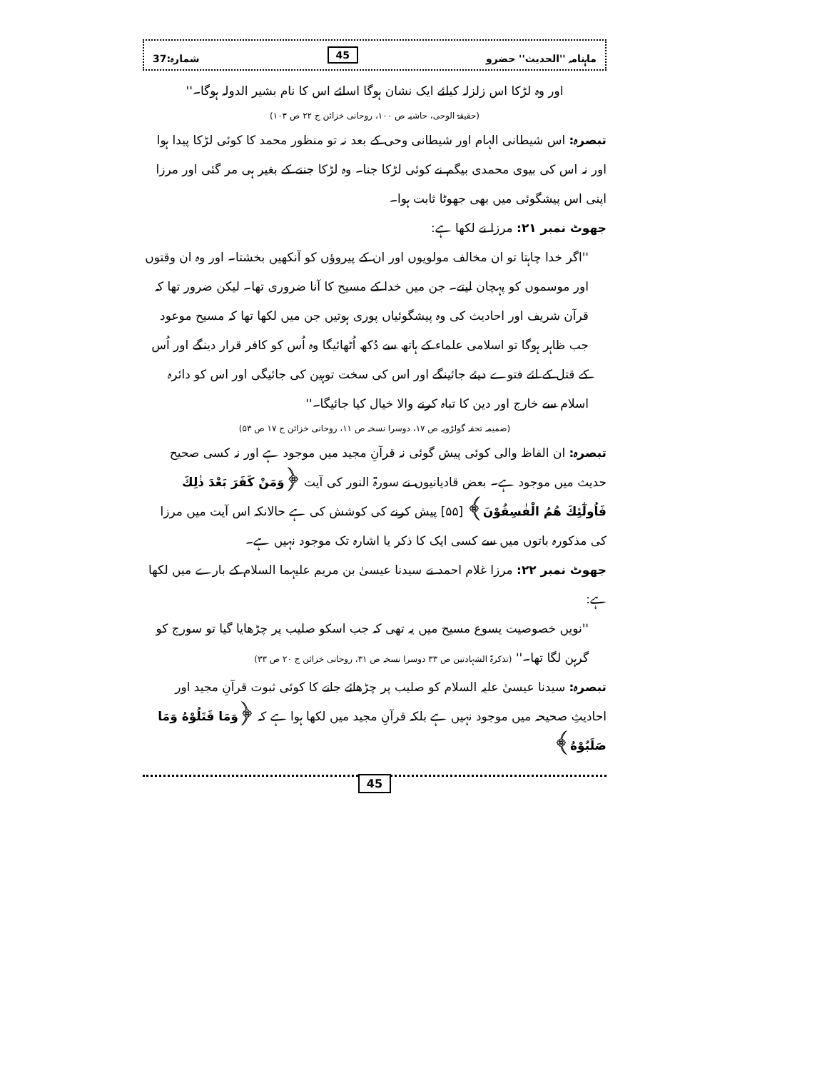ماہنامہ ''الحدیث'' حضرو 45 شمارہ:37
اور وہ لڑکا اس زلزلہ کیلئے ایک نشان ہوگا اسلئے اس کا نام بشیر الدولہ ہوگا۔''
(حقیقۃ الوحی، حاشیہ ص ۱۰۰، روحانی خزائن ج ۲۲ ص ۱۰۳)
تبصرہ: اس شیطانی الہام اور شیطانی وحی کے بعد نہ تو منظور محمد کا کوئی لڑکا پیدا ہوا اور نہ اس کی بیوی محمدی بیگم نے کوئی لڑکا جنا۔ وہ لڑکا جننے کے بغیر ہی مر گئی اور مرزا اپنی اس پیشگوئی میں بھی جھوٹا ثابت ہوا۔
جھوٹ نمبر ۲۱: مرزا نے لکھا ہے:
''اگر خدا چاہتا تو ان مخالف مولویوں اور ان کے پیروؤں کو آنکھیں بخشتا۔ اور وہ ان وقتوں اور موسموں کو پہچان لیتے۔ جن میں خدا کے مسیح کا آنا ضروری تھا۔ لیکن ضرور تھا کہ قرآن شریف اور احادیث کی وہ پیشگوئیاں پوری ہوتیں جن میں لکھا تھا کہ مسیح موعود جب ظاہر ہوگا تو اسلامی علماء کے ہاتھ سے دُکھ اُٹھائیگا وہ اُس کو کافر قرار دینگے اور اُس کے قتل کے لئے فتوے دیئے جائینگے اور اس کی سخت توہین کی جائیگی اور اس کو دائرہ اسلام سے خارج اور دین کا تباہ کرنے والا خیال کیا جائیگا۔''
(ضمیمہ تحفہ گولڑویہ ص ۱۷، دوسرا نسخہ ص ۱۱، روحانی خزائن ج ۱۷ ص ۵۳)
تبصرہ: ان الفاظ والی کوئی پیش گوئی نہ قرآنِ مجید میں موجود ہے اور نہ کسی صحیح حدیث میں موجود ہے۔ بعض قادیانیوں نے سورۃ النور کی آیت ﴿وَمَنْ كَفَرَ بَعْدَ ذٰلِكَ فَاُولٰٓئِكَ هُمُ الْفٰسِقُوْنَ﴾ [۵۵] پیش کرنے کی کوشش کی ہے حالانکہ اس آیت میں مرزا کی مذکورہ باتوں میں سے کسی ایک کا ذکر یا اشارہ تک موجود نہیں ہے۔
جھوٹ نمبر ۲۲: مرزا غلام احمد نے سیدنا عیسیٰ بن مریم علیہما السلام کے بارے میں لکھا ہے:
''نویں خصوصیت یسوع مسیح میں یہ تھی کہ جب اسکو صلیب پر چڑھایا گیا تو سورج کو گرہن لگا تھا۔'' (تذکرۃ الشہادتین ص ۳۳ دوسرا نسخہ ص ۳۱، روحانی خزائن ج ۲۰ ص ۳۳)
تبصرہ: سیدنا عیسیٰ علیہ السلام کو صلیب پر چڑھائے جانے کا کوئی ثبوت قرآنِ مجید اور احادیثِ صحیحہ میں موجود نہیں ہے بلکہ قرآنِ مجید میں لکھا ہوا ہے کہ ﴿وَمَا قَتَلُوْهُ وَمَا صَلَبُوْهُ﴾
45